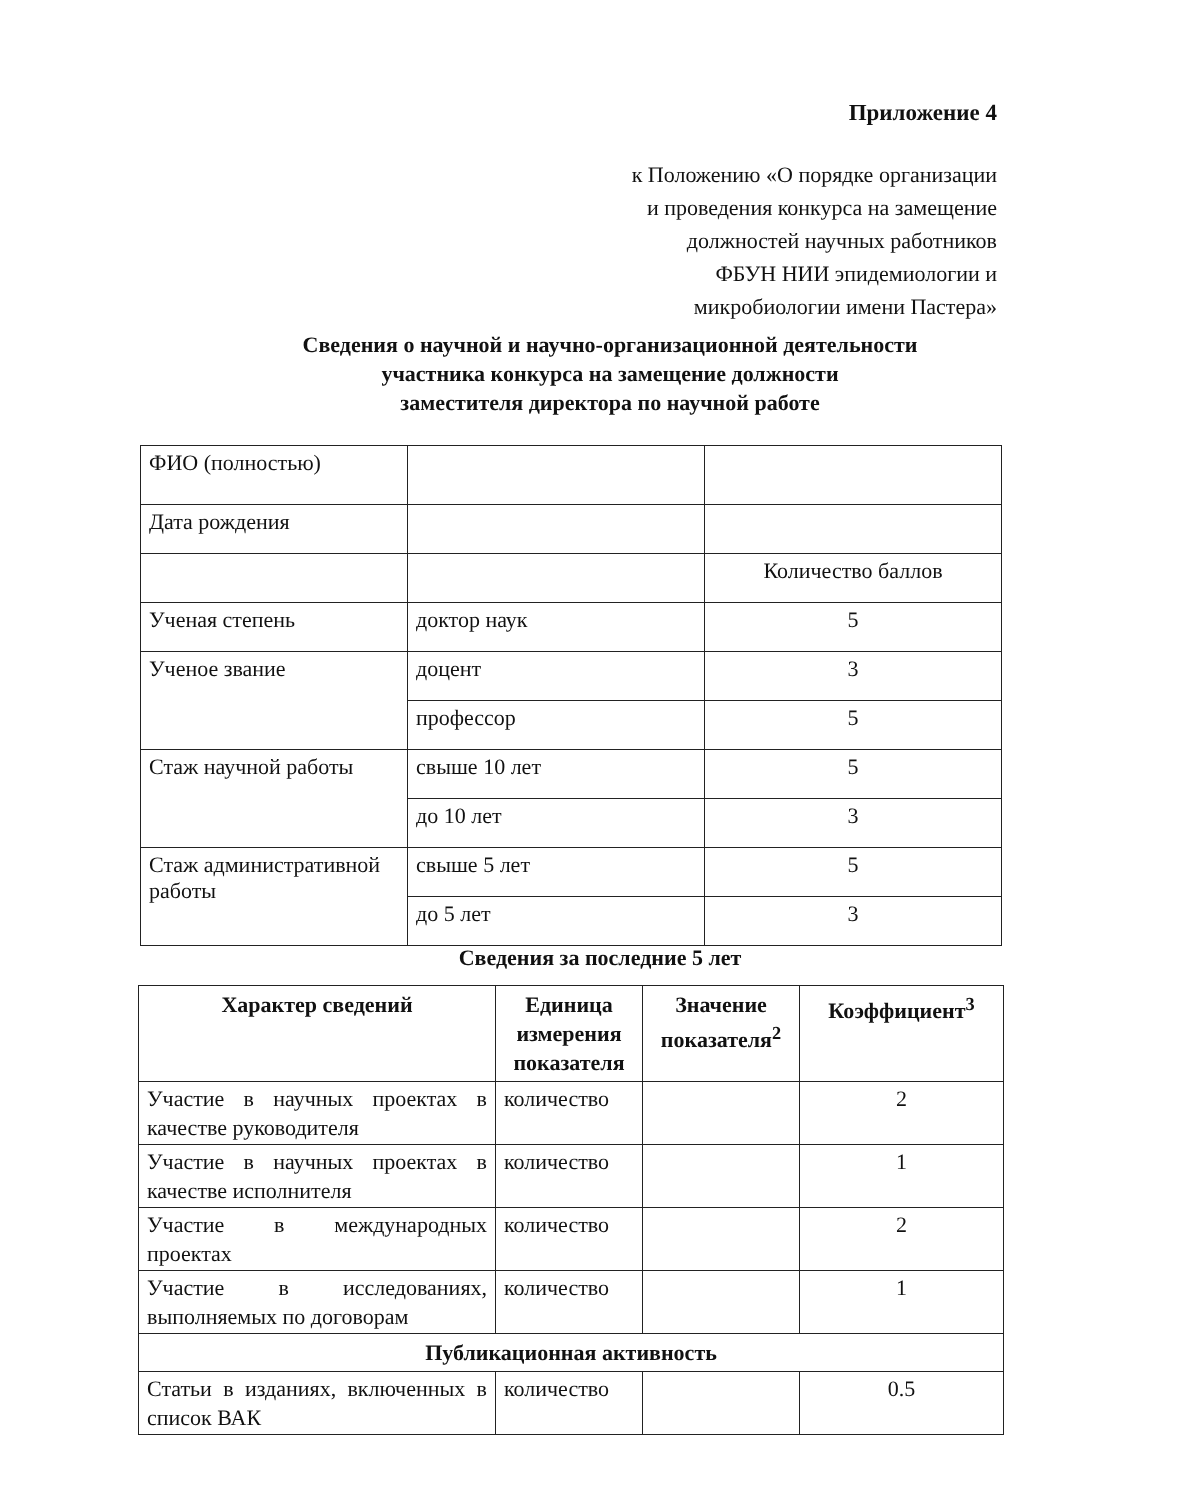Приложение 4
к Положению «О порядке организации
и проведения конкурса на замещение
должностей научных работников
ФБУН НИИ эпидемиологии и
микробиологии имени Пастера»
Сведения о научной и научно-организационной деятельности
участника конкурса на замещение должности
заместителя директора по научной работе
| ФИО (полностью) | | |
| Дата рождения | | |
| | | Количество баллов |
| Ученая степень | доктор наук | 5 |
| Ученое звание | доцент | 3 |
| | профессор | 5 |
| Стаж научной работы | свыше 10 лет | 5 |
| | до 10 лет | 3 |
| Стаж административной работы | свыше 5 лет | 5 |
| | до 5 лет | 3 |
Сведения за последние 5 лет
| Характер сведений | Единица измерения показателя | Значение показателя<sup>2</sup> | Коэффициент<sup>3</sup> |
| --- | --- | --- | --- |
| Участие в научных проектах в качестве руководителя | количество | | 2 |
| Участие в научных проектах в качестве исполнителя | количество | | 1 |
| Участие в международных проектах | количество | | 2 |
| Участие в исследованиях, выполняемых по договорам | количество | | 1 |
| Публикационная активность | | | |
| Статьи в изданиях, включенных в список ВАК | количество | | 0.5 |